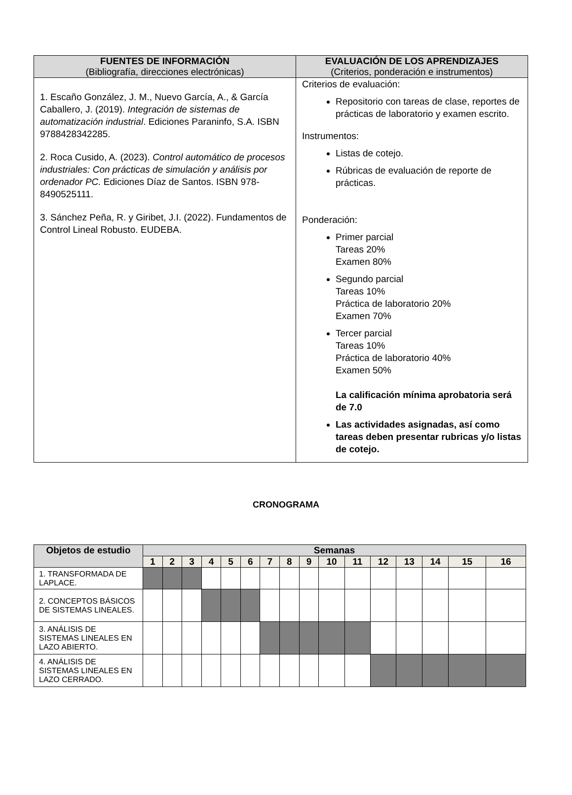| FUENTES DE INFORMACIÓN (Bibliografía, direcciones electrónicas) | EVALUACIÓN DE LOS APRENDIZAJES (Criterios, ponderación e instrumentos) |
| --- | --- |
| 1. Escaño González, J. M., Nuevo García, A., & García Caballero, J. (2019). Integración de sistemas de automatización industrial . Ediciones Paraninfo, S.A. ISBN 9788428342285. 2. Roca Cusido, A. (2023). Control automático de procesos industriales: Con prácticas de simulación y análisis por ordenador PC. Ediciones Díaz de Santos. ISBN 978-8490525111. 3. Sánchez Peña, R. y Giribet, J.I. (2022). Fundamentos de Control Lineal Robusto. EUDEBA. | Criterios de evaluación: Repositorio con tareas de clase, reportes de prácticas de laboratorio y examen escrito. Instrumentos: Listas de cotejo. Rúbricas de evaluación de reporte de prácticas. Ponderación: Primer parcial Tareas 20% Examen 80% Segundo parcial Tareas 10% Práctica de laboratorio 20% Examen 70% Tercer parcial Tareas 10% Práctica de laboratorio 40% Examen 50% La calificación mínima aprobatoria será de 7.0 Las actividades asignadas, así como tareas deben presentar rubricas y/o listas de cotejo. |
CRONOGRAMA
| Objetos de estudio | Semanas | | | | | | | | | | | | | | | |
| --- | --- | --- | --- | --- | --- | --- | --- | --- | --- | --- | --- | --- | --- | --- | --- | --- |
| | 1 | 2 | 3 | 4 | 5 | 6 | 7 | 8 | 9 | 10 | 11 | 12 | 13 | 14 | 15 | 16 |
| 1. TRANSFORMADA DE LAPLACE. | | | | | | | | | | | | | | | | |
| 2. CONCEPTOS BÁSICOS DE SISTEMAS LINEALES. | | | | | | | | | | | | | | | | |
| 3. ANÁLISIS DE SISTEMAS LINEALES EN LAZO ABIERTO. | | | | | | | | | | | | | | | | |
| 4. ANÁLISIS DE SISTEMAS LINEALES EN LAZO CERRADO. | | | | | | | | | | | | | | | | |